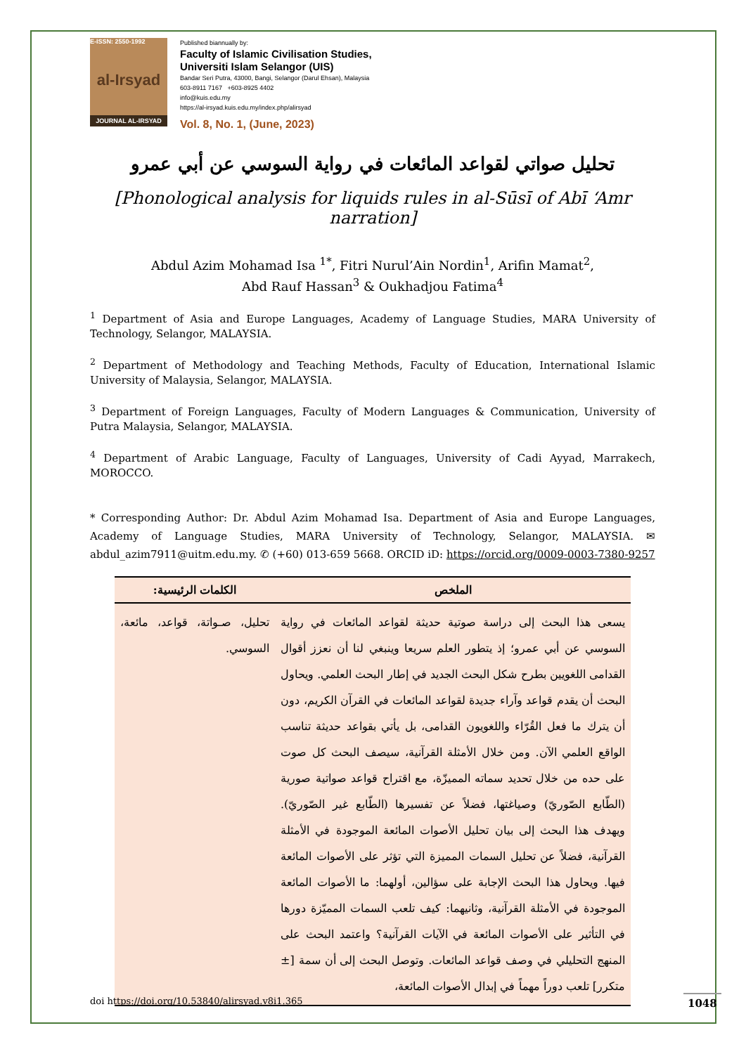E-ISSN: 2550-1992
al-Irsyad
JOURNAL AL-IRSYAD
Published biannually by:
Faculty of Islamic Civilisation Studies,
Universiti Islam Selangor (UIS)
Bandar Seri Putra, 43000, Bangi, Selangor (Darul Ehsan), Malaysia
603-8911 7167 +603-8925 4402
info@kuis.edu.my
https://al-irsyad.kuis.edu.my/index.php/alirsyad
Vol. 8, No. 1, (June, 2023)
تحليل صواتي لقواعد المائعات في رواية السوسي عن أبي عمرو
[Phonological analysis for liquids rules in al-Sūsī of Abī ‘Amr narration]
Abdul Azim Mohamad Isa <sup>1*</sup>, Fitri Nurul’Ain Nordin<sup>1</sup>, Arifin Mamat<sup>2</sup>,
Abd Rauf Hassan<sup>3</sup> & Oukhadjou Fatima<sup>4</sup>
<sup>1</sup> Department of Asia and Europe Languages, Academy of Language Studies, MARA University of Technology, Selangor, MALAYSIA.
<sup>2</sup> Department of Methodology and Teaching Methods, Faculty of Education, International Islamic University of Malaysia, Selangor, MALAYSIA.
<sup>3</sup> Department of Foreign Languages, Faculty of Modern Languages & Communication, University of Putra Malaysia, Selangor, MALAYSIA.
<sup>4</sup> Department of Arabic Language, Faculty of Languages, University of Cadi Ayyad, Marrakech, MOROCCO.
* Corresponding Author: Dr. Abdul Azim Mohamad Isa. Department of Asia and Europe Languages, Academy of Language Studies, MARA University of Technology, Selangor, MALAYSIA. ✉ abdul_azim7911@uitm.edu.my. ✆ (+60) 013-659 5668. ORCID iD: https://orcid.org/0009-0003-7380-9257
| الملخص | الكلمات الرئيسية: |
| --- | --- |
| يسعى هذا البحث إلى دراسة صوتية حديثة لقواعد المائعات في رواية السوسي عن أبي عمرو؛ إذ يتطور العلم سريعا وينبغي لنا أن نعزز أقوال القدامى اللغويين بطرح شكل البحث الجديد في إطار البحث العلمي. ويحاول البحث أن يقدم قواعد وآراء جديدة لقواعد المائعات في القرآن الكريم، دون أن يترك ما فعل القُرّاء واللغويون القدامى، بل يأتي بقواعد حديثة تناسب الواقع العلمي الآن. ومن خلال الأمثلة القرآنية، سيصف البحث كل صوت على حده من خلال تحديد سماته المميزّة، مع اقتراح قواعد صواتية صورية (الطّابع الصّوريّ) وصياغتها، فضلاً عن تفسيرها (الطّابع غير الصّوريّ). ويهدف هذا البحث إلى بيان تحليل الأصوات المائعة الموجودة في الأمثلة القرآنية، فضلاً عن تحليل السمات المميزة التي تؤثر على الأصوات المائعة فيها. ويحاول هذا البحث الإجابة على سؤالين، أولهما: ما الأصوات المائعة الموجودة في الأمثلة القرآنية، وثانيهما: كيف تلعب السمات المميّزة دورها في التأثير على الأصوات المائعة في الآيات القرآنية؟ واعتمد البحث على المنهج التحليلي في وصف قواعد المائعات. وتوصل البحث إلى أن سمة [± متكرر] تلعب دوراً مهماً في إبدال الأصوات المائعة، | تحليل، صـواتة، قواعد، مائعة، السوسي. |
doi https://doi.org/10.53840/alirsyad.v8i1.365
1048